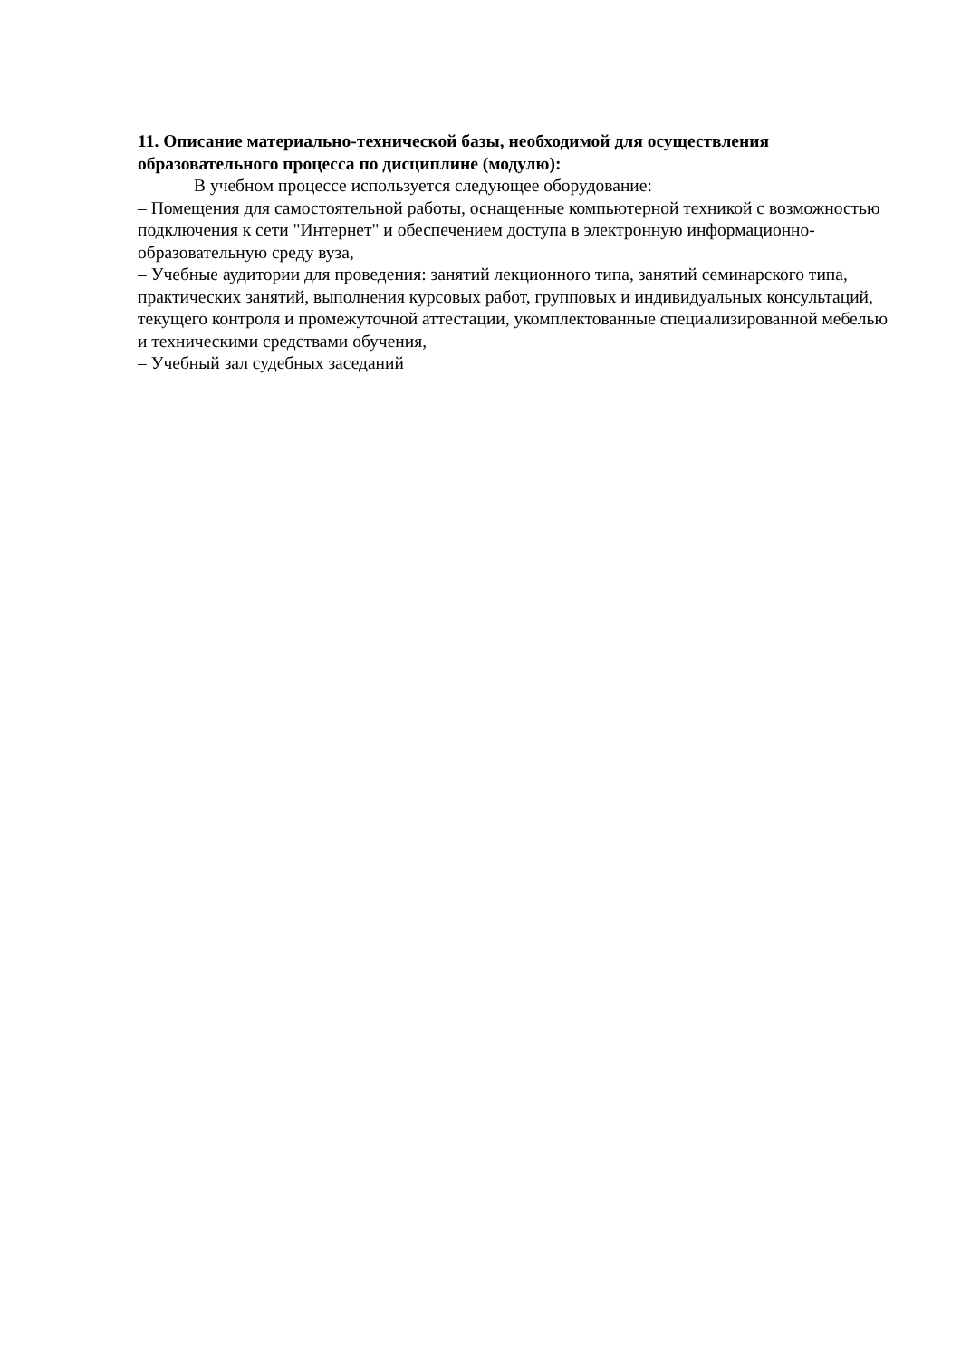11. Описание материально-технической базы, необходимой для осуществления образовательного процесса по дисциплине (модулю):
В учебном процессе используется следующее оборудование:
– Помещения для самостоятельной работы, оснащенные компьютерной техникой с возможностью подключения к сети "Интернет" и обеспечением доступа в электронную информационно-образовательную среду вуза,
– Учебные аудитории для проведения: занятий лекционного типа, занятий семинарского типа, практических занятий, выполнения курсовых работ, групповых и индивидуальных консультаций, текущего контроля и промежуточной аттестации, укомплектованные специализированной мебелью и техническими средствами обучения,
– Учебный зал судебных заседаний